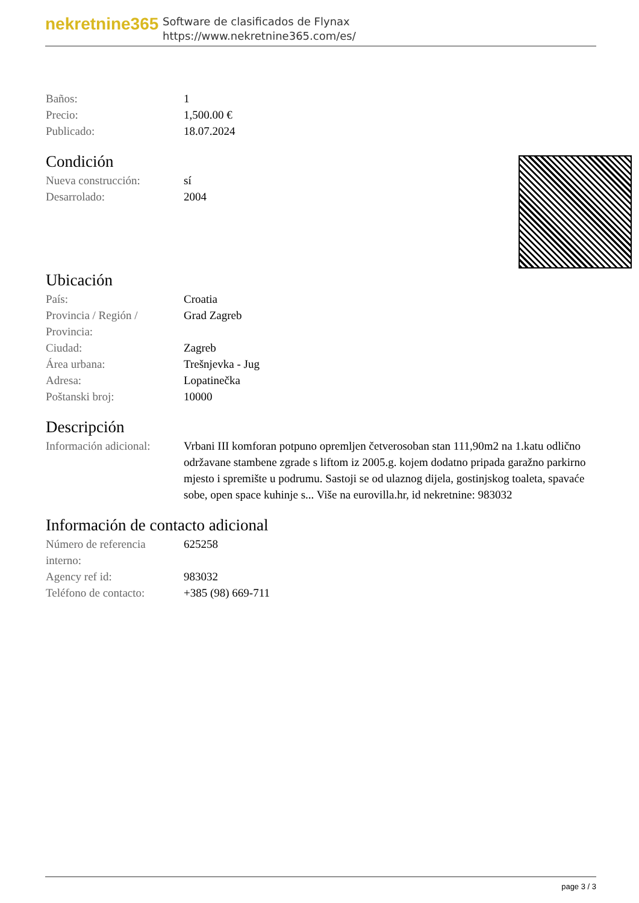nekretnine365
Software de clasificados de Flynax
https://www.nekretnine365.com/es/
| Baños: | 1 |
| Precio: | 1,500.00 € |
| Publicado: | 18.07.2024 |
Condición
| Nueva construcción: | sí |
| Desarrolado: | 2004 |
Ubicación
| País: | Croatia |
| Provincia / Región / Provincia: | Grad Zagreb |
| Ciudad: | Zagreb |
| Área urbana: | Trešnjevka - Jug |
| Adresa: | Lopatinečka |
| Poštanski broj: | 10000 |
Descripción
| Información adicional: | Vrbani III komforan potpuno opremljen četverosoban stan 111,90m2 na 1.katu odlično održavane stambene zgrade s liftom iz 2005.g. kojem dodatno pripada garažno parkirno mjesto i spremište u podrumu. Sastoji se od ulaznog dijela, gostinjskog toaleta, spavaće sobe, open space kuhinje s... Više na eurovilla.hr, id nekretnine: 983032 |
Información de contacto adicional
| Número de referencia interno: | 625258 |
| Agency ref id: | 983032 |
| Teléfono de contacto: | +385 (98) 669-711 |
page 3 / 3